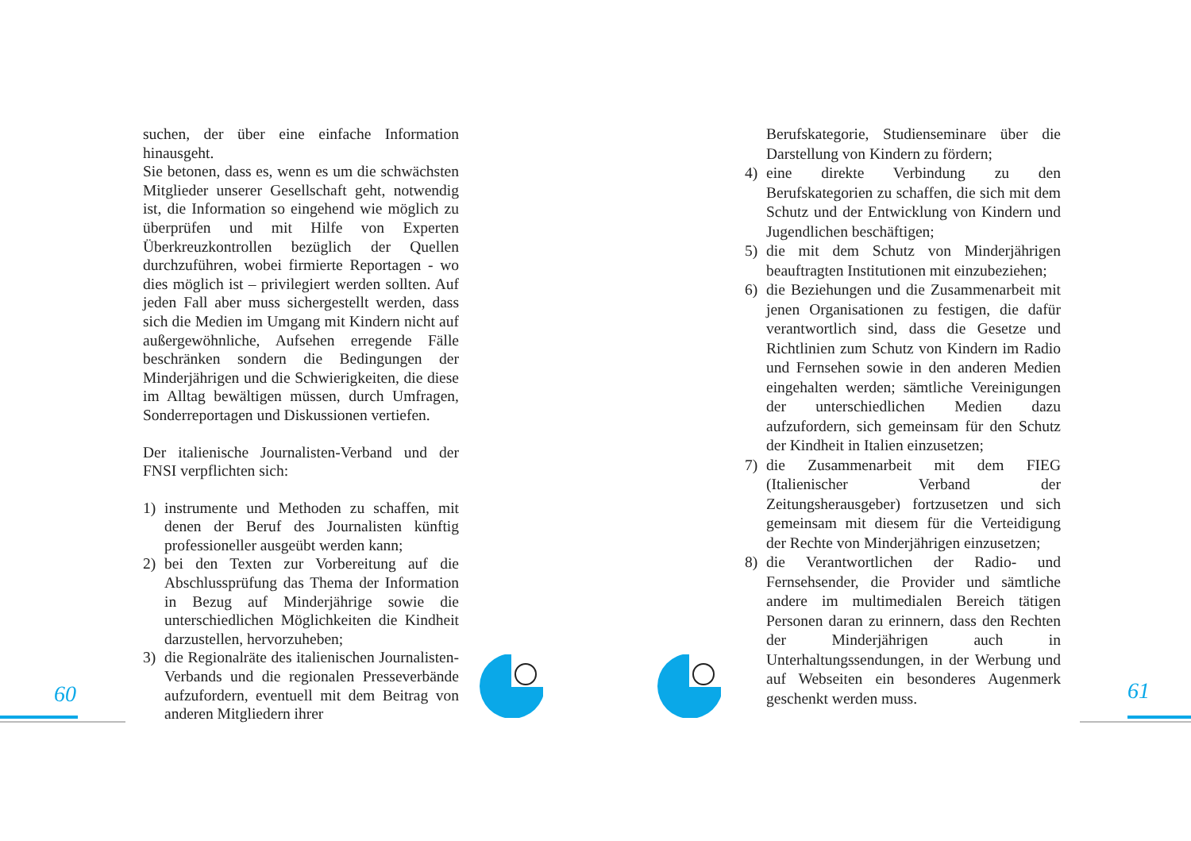suchen, der über eine einfache Information hinausgeht.
Sie betonen, dass es, wenn es um die schwächsten Mitglieder unserer Gesellschaft geht, notwendig ist, die Information so eingehend wie möglich zu überprüfen und mit Hilfe von Experten Überkreuzkontrollen bezüglich der Quellen durchzuführen, wobei firmierte Reportagen - wo dies möglich ist – privilegiert werden sollten. Auf jeden Fall aber muss sichergestellt werden, dass sich die Medien im Umgang mit Kindern nicht auf außergewöhnliche, Aufsehen erregende Fälle beschränken sondern die Bedingungen der Minderjährigen und die Schwierigkeiten, die diese im Alltag bewältigen müssen, durch Umfragen, Sonderreportagen und Diskussionen vertiefen.
Der italienische Journalisten-Verband und der FNSI verpflichten sich:
1) instrumente und Methoden zu schaffen, mit denen der Beruf des Journalisten künftig professioneller ausgeübt werden kann;
2) bei den Texten zur Vorbereitung auf die Abschlussprüfung das Thema der Information in Bezug auf Minderjährige sowie die unterschiedlichen Möglichkeiten die Kindheit darzustellen, hervorzuheben;
3) die Regionalräte des italienischen Journalisten-Verbands und die regionalen Presseverbände aufzufordern, eventuell mit dem Beitrag von anderen Mitgliedern ihrer
Berufskategorie, Studienseminare über die Darstellung von Kindern zu fördern;
4) eine direkte Verbindung zu den Berufskategorien zu schaffen, die sich mit dem Schutz und der Entwicklung von Kindern und Jugendlichen beschäftigen;
5) die mit dem Schutz von Minderjährigen beauftragten Institutionen mit einzubeziehen;
6) die Beziehungen und die Zusammenarbeit mit jenen Organisationen zu festigen, die dafür verantwortlich sind, dass die Gesetze und Richtlinien zum Schutz von Kindern im Radio und Fernsehen sowie in den anderen Medien eingehalten werden; sämtliche Vereinigungen der unterschiedlichen Medien dazu aufzufordern, sich gemeinsam für den Schutz der Kindheit in Italien einzusetzen;
7) die Zusammenarbeit mit dem FIEG (Italienischer Verband der Zeitungsherausgeber) fortzusetzen und sich gemeinsam mit diesem für die Verteidigung der Rechte von Minderjährigen einzusetzen;
8) die Verantwortlichen der Radio- und Fernsehsender, die Provider und sämtliche andere im multimedialen Bereich tätigen Personen daran zu erinnern, dass den Rechten der Minderjährigen auch in Unterhaltungssendungen, in der Werbung und auf Webseiten ein besonderes Augenmerk geschenkt werden muss.
60 61